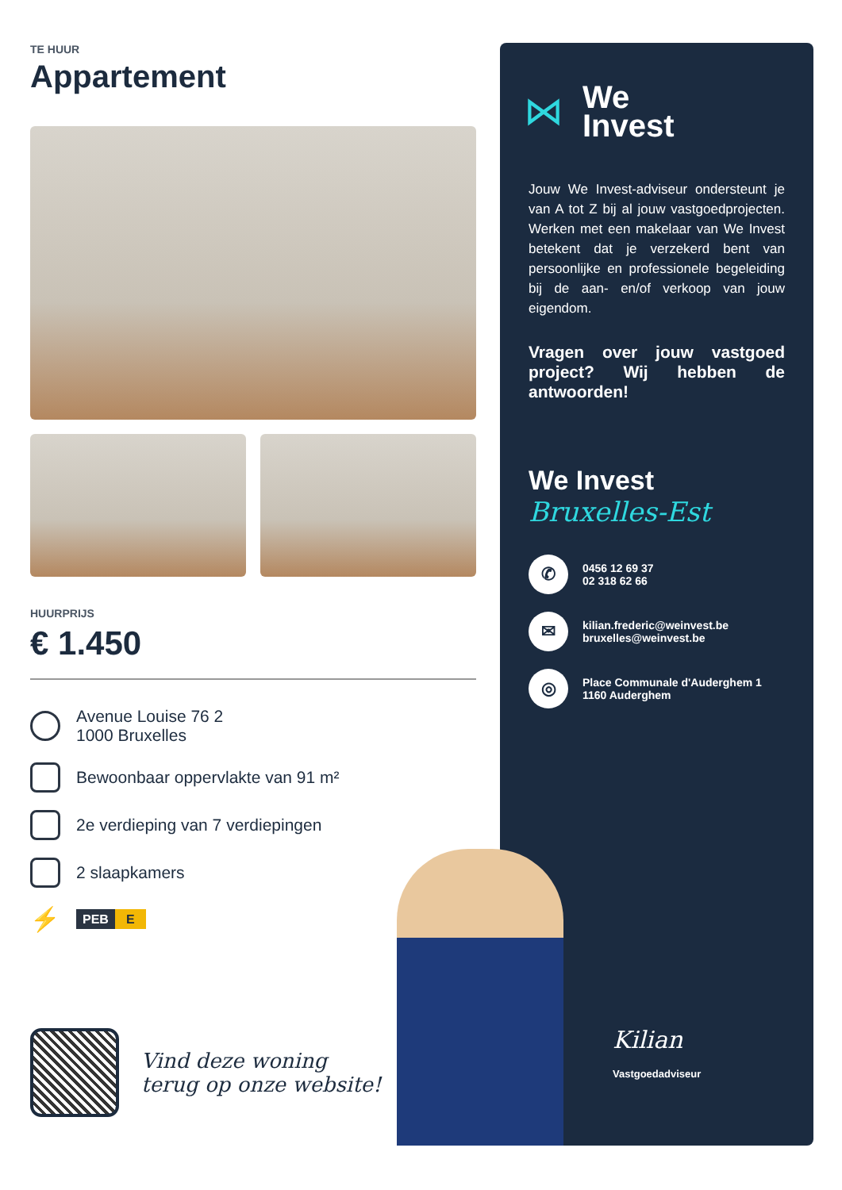TE HUUR
Appartement
HUURPRIJS
€ 1.450
Avenue Louise 76 2
1000 Bruxelles
Bewoonbaar oppervlakte van 91 m²
2e verdieping van 7 verdiepingen
2 slaapkamers
⚡
PEB E
Vind deze woning
terug op onze website!
⋈
We
Invest
Jouw We Invest-adviseur ondersteunt je van A tot Z bij al jouw vastgoedprojecten. Werken met een makelaar van We Invest betekent dat je verzekerd bent van persoonlijke en professionele begeleiding bij de aan- en/of verkoop van jouw eigendom.
Vragen over jouw vastgoed project? Wij hebben de antwoorden!
We Invest
Bruxelles-Est
✆
0456 12 69 37
02 318 62 66
✉
kilian.frederic@weinvest.be
bruxelles@weinvest.be
◎
Place Communale d'Auderghem 1
1160 Auderghem
Kilian
Vastgoedadviseur